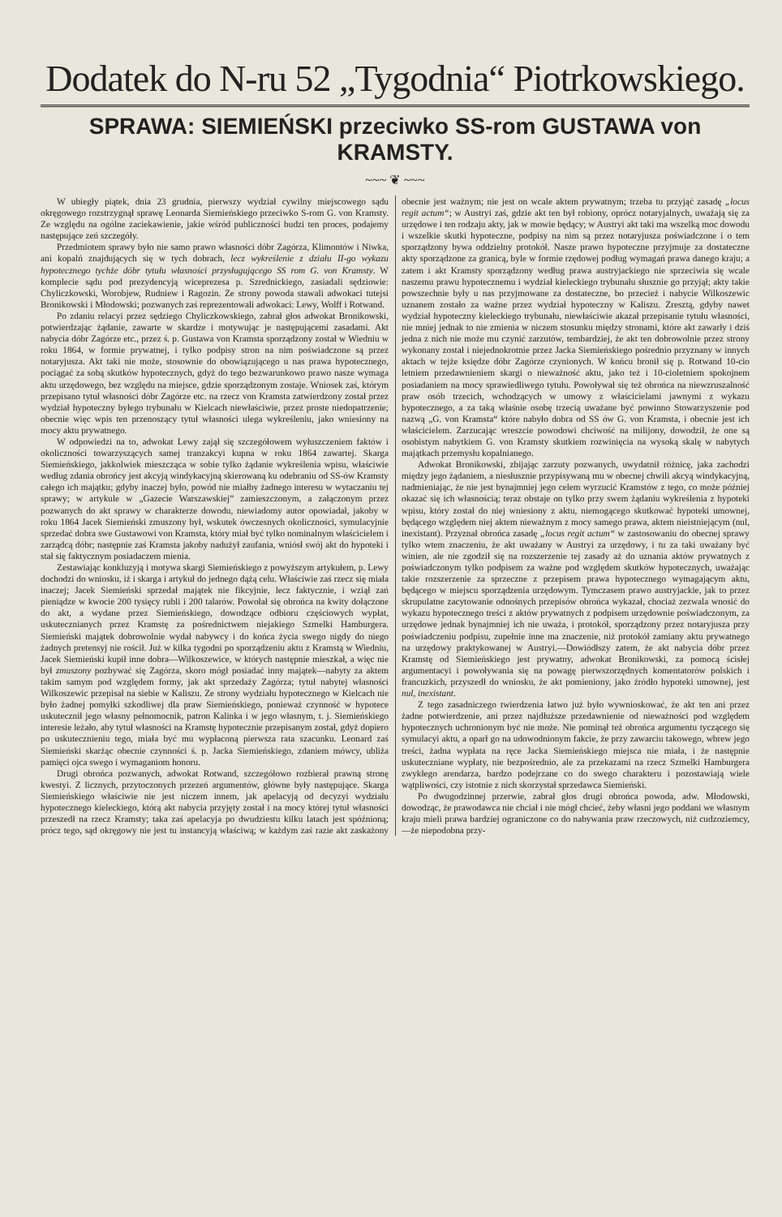Dodatek do N-ru 52 „Tygodnia“ Piotrkowskiego.
SPRAWA: SIEMIEŃSKI przeciwko SS-rom GUSTAWA von KRAMSTY.
~~~ ❦ ~~~
W ubiegły piątek, dnia 23 grudnia, pierwszy wydział cywilny miejscowego sądu okręgowego rozstrzygnął sprawę Leonarda Siemieńskiego przeciwko S-rom G. von Kramsty. Ze względu na ogólne zaciekawienie, jakie wśród publiczności budzi ten proces, podajemy następujące zeń szczegóły.
Przedmiotem sprawy było nie samo prawo własności dóbr Zagórza, Klimontów i Niwka, ani kopalń znajdujących się w tych dobrach, lecz wykreślenie z działu II-go wykazu hypotecznego tychże dóbr tytułu własności przysługującego SS rom G. von Kramsty. W komplecie sądu pod prezydencyją wiceprezesa p. Szrednickiego, zasiadali sędziowie: Chyliczkowski, Worobjew, Rudniew i Ragozin. Ze strony powoda stawali adwokaci tutejsi Bronikowski i Młodowski; pozwanych zaś reprezentowali adwokaci: Lewy, Wolff i Rotwand.
Po zdaniu relacyi przez sędziego Chyliczkowskiego, zabrał głos adwokat Bronikowski, potwierdzając żądanie, zawarte w skardze i motywując je następującemi zasadami. Akt nabycia dóbr Zagórze etc., przez ś. p. Gustawa von Kramsta sporządzony został w Wiedniu w roku 1864, w formie prywatnej, i tylko podpisy stron na nim poświadczone są przez notaryjusza. Akt taki nie może, stosownie do obowiązującego u nas prawa hypotecznego, pociągać za sobą skutków hypotecznych, gdyż do tego bezwarunkowo prawo nasze wymaga aktu urzędowego, bez względu na miejsce, gdzie sporządzonym zostaje. Wniosek zaś, którym przepisano tytuł własności dóbr Zagórze etc. na rzecz von Kramsta zatwierdzony został przez wydział hypoteczny byłego trybunału w Kielcach niewłaściwie, przez proste niedopatrzenie; obecnie więc wpis ten przenoszący tytuł własności ulega wykreśleniu, jako wniesiony na mocy aktu prywatnego.
W odpowiedzi na to, adwokat Lewy zajął się szczegółowem wyłuszczeniem faktów i okoliczności towarzyszących samej tranzakcyi kupna w roku 1864 zawartej. Skarga Siemieńskiego, jakkolwiek mieszcząca w sobie tylko żądanie wykreślenia wpisu, właściwie według zdania obrońcy jest akcyją windykacyjną skierowaną ku odebraniu od SS-ów Kramsty całego ich majątku; gdyby inaczej było, powód nie miałby żadnego interesu w wytaczaniu tej sprawy; w artykule w „Gazecie Warszawskiej” zamieszczonym, a załączonym przez pozwanych do akt sprawy w charakterze dowodu, niewiadomy autor opowiadał, jakoby w roku 1864 Jacek Siemieński zmuszony był, wskutek ówczesnych okoliczności, symulacyjnie sprzedać dobra swe Gustawowi von Kramsta, który miał być tylko nominalnym właścicielem i zarządcą dóbr; następnie zaś Kramsta jakoby nadużył zaufania, wniósł swój akt do hypoteki i stał się faktycznym posiadaczem mienia.
Zestawiając konkluzyją i motywa skargi Siemieńskiego z powyższym artykułem, p. Lewy dochodzi do wniosku, iż i skarga i artykuł do jednego dążą celu. Właściwie zaś rzecz się miała inaczej; Jacek Siemieński sprzedał majątek nie fikcyjnie, lecz faktycznie, i wziął zań pieniądze w kwocie 200 tysięcy rubli i 200 talarów. Powołał się obrońca na kwity dołączone do akt, a wydane przez Siemieńskiego, dowodzące odbioru częściowych wypłat, uskutecznianych przez Kramstę za pośrednictwem niejakiego Szmelki Hamburgera. Siemieński majątek dobrowolnie wydał nabywcy i do końca życia swego nigdy do niego żadnych pretensyj nie rościł. Już w kilka tygodni po sporządzeniu aktu z Kramstą w Wiedniu, Jacek Siemieński kupił inne dobra—Wilkoszewice, w których następnie mieszkał, a więc nie był zmuszony pozbywać się Zagórza, skoro mógł posiadać inny majątek—nabyty za aktem takim samym pod względem formy, jak akt sprzedaży Zagórza; tytuł nabytej własności Wilkoszewic przepisał na siebie w Kaliszu. Ze strony wydziału hypotecznego w Kielcach nie było żadnej pomyłki szkodliwej dla praw Siemieńskiego, ponieważ czynność w hypotece uskutecznił jego własny pełnomocnik, patron Kalinka i w jego własnym, t. j. Siemieńskiego interesie leżało, aby tytuł własności na Kramstę hypotecznie przepisanym został, gdyż dopiero po uskutecznieniu tego, miała być mu wypłaconą pierwsza rata szacunku. Leonard zaś Siemieński skarżąc obecnie czynności ś. p. Jacka Siemieńskiego, zdaniem mówcy, ubliża pamięci ojca swego i wymaganiom honoru.
Drugi obrońca pozwanych, adwokat Rotwand, szczegółowo rozbierał prawną stronę kwestyi. Z licznych, przytoczonych przezeń argumentów, główne były następujące. Skarga Siemieńskiego właściwie nie jest niczem innem, jak apelacyją od decyzyi wydziału hypotecznego kieleckiego, którą akt nabycia przyjęty został i na mocy której tytuł własności przeszedł na rzecz Kramsty; taka zaś apelacyja po dwudziestu kilku latach jest spóźnioną; prócz tego, sąd okręgowy nie jest tu instancyją właściwą; w każdym zaś razie akt zaskażony obecnie jest ważnym; nie jest on wcale aktem prywatnym; trzeba tu przyjąć zasadę „locus regit actum“; w Austryi zaś, gdzie akt ten był robiony, oprócz notaryjalnych, uważają się za urzędowe i ten rodzaju akty, jak w mowie będący; w Austryi akt taki ma wszelką moc dowodu i wszelkie skutki hypoteczne, podpisy na nim są przez notaryjusza poświadczone i o tem sporządzony bywa oddzielny protokół. Nasze prawo hypoteczne przyjmuje za dostateczne akty sporządzone za granicą, byle w formie rzędowej podług wymagań prawa danego kraju; a zatem i akt Kramsty sporządzony według prawa austryjackiego nie sprzeciwia się wcale naszemu prawu hypotecznemu i wydział kieleckiego trybunału słusznie go przyjął; akty takie powszechnie były u nas przyjmowane za dostateczne, bo przecież i nabycie Wilkoszewic uznanem zostało za ważne przez wydział hypoteczny w Kaliszu. Zresztą, gdyby nawet wydział hypoteczny kieleckiego trybunału, niewłaściwie akazał przepisanie tytułu własności, nie mniej jednak to nie zmienia w niczem stosunku między stronami, które akt zawarły i dziś jedna z nich nie może mu czynić zarzutów, tembardziej, że akt ten dobrowolnie przez strony wykonany został i niejednokrotnie przez Jacka Siemieńskiego pośrednio przyznany w innych aktach w tejże księdze dóbr Zagórze czynionych. W końcu bronił się p. Rotwand 10-cio letniem przedawnieniem skargi o nieważność aktu, jako też i 10-cioletniem spokojnem posiadaniem na mocy sprawiedliwego tytułu. Powoływał się też obrońca na niewzruszalność praw osób trzecich, wchodzących w umowy z właścicielami jawnymi z wykazu hypotecznego, a za taką właśnie osobę trzecią uważane być powinno Stowarzyszenie pod nazwą „G. von Kramsta“ które nabyło dobra od SS ów G. von Kramsta, i obecnie jest ich właścicielem. Zarzucając wreszcie powodowi chciwość na milijony, dowodził, że one są osobistym nabytkiem G. von Kramsty skutkiem rozwinięcia na wysoką skalę w nabytych majątkach przemysłu kopalnianego.
Adwokat Bronikowski, zbijając zarzuty pozwanych, uwydatnił różnicę, jaka zachodzi między jego żądaniem, a niesłusznie przypisywaną mu w obecnej chwili akcyą windykacyjną, nadmieniając, że nie jest bynajmniej jego celem wyrzucić Kramstów z tego, co może później okazać się ich własnością; teraz obstaje on tylko przy swem żądaniu wykreślenia z hypoteki wpisu, który został do niej wniesiony z aktu, niemogącego skutkować hypoteki umownej, będącego względem niej aktem nieważnym z mocy samego prawa, aktem nieistniejącym (nul, inexistant). Przyznał obrońca zasadę „locus regit actum“ w zastosowaniu do obecnej sprawy tylko wtem znaczeniu, że akt uważany w Austryi za urzędowy, i tu za taki uważany być winien, ale nie zgodził się na rozszerzenie tej zasady aż do uznania aktów prywatnych z poświadczonym tylko podpisem za ważne pod względem skutków hypotecznych, uważając takie rozszerzenie za sprzeczne z przepisem prawa hypotecznego wymagającym aktu, będącego w miejscu sporządzenia urzędowym. Tymczasem prawo austryjackie, jak to przez skrupulatne zacytowanie odnośnych przepisów obrońca wykazał, chociaż zezwala wnosić do wykazu hypotecznego treści z aktów prywatnych z podpisem urzędownie poświadczonym, za urzędowe jednak bynajmniej ich nie uważa, i protokół, sporządzony przez notaryjusza przy poświadczeniu podpisu, zupełnie inne ma znaczenie, niż protokół zamiany aktu prywatnego na urzędowy praktykowanej w Austryi.—Dowiódłszy zatem, że akt nabycia dóbr przez Kramstę od Siemieńskiego jest prywatny, adwokat Bronikowski, za pomocą ścisłej argumentacyi i powoływania się na powagę pierwszorzędnych komentatorów polskich i francuzkich, przyszedł do wniosku, że akt pomieniony, jako źródło hypoteki umownej, jest nul, inexistant.
Z tego zasadniczego twierdzenia łatwo już było wywnioskować, że akt ten ani przez żadne potwierdzenie, ani przez najdłuższe przedawnienie od nieważności pod względem hypotecznych uchronionym być nie może. Nie pominął też obrońca argumentu tyczącego się symulacyi aktu, a oparł go na udowodnionym fakcie, że przy zawarciu takowego, wbrew jego treści, żadna wypłata na ręce Jacka Siemieńskiego miejsca nie miała, i że następnie uskuteczniane wypłaty, nie bezpośrednio, ale za przekazami na rzecz Szmelki Hamburgera zwykłego arendarza, bardzo podejrzane co do swego charakteru i pozostawiają wiele wątpliwości, czy istotnie z nich skorzystał sprzedawca Siemieński.
Po dwugodzinnej przerwie, zabrał głos drugi obrońca powoda, adw. Młodowski, dowodząc, że prawodawca nie chciał i nie mógł chcieć, żeby własni jego poddani we własnym kraju mieli prawa bardziej ograniczone co do nabywania praw rzeczowych, niż cudzoziemcy,—że niepodobna przy-